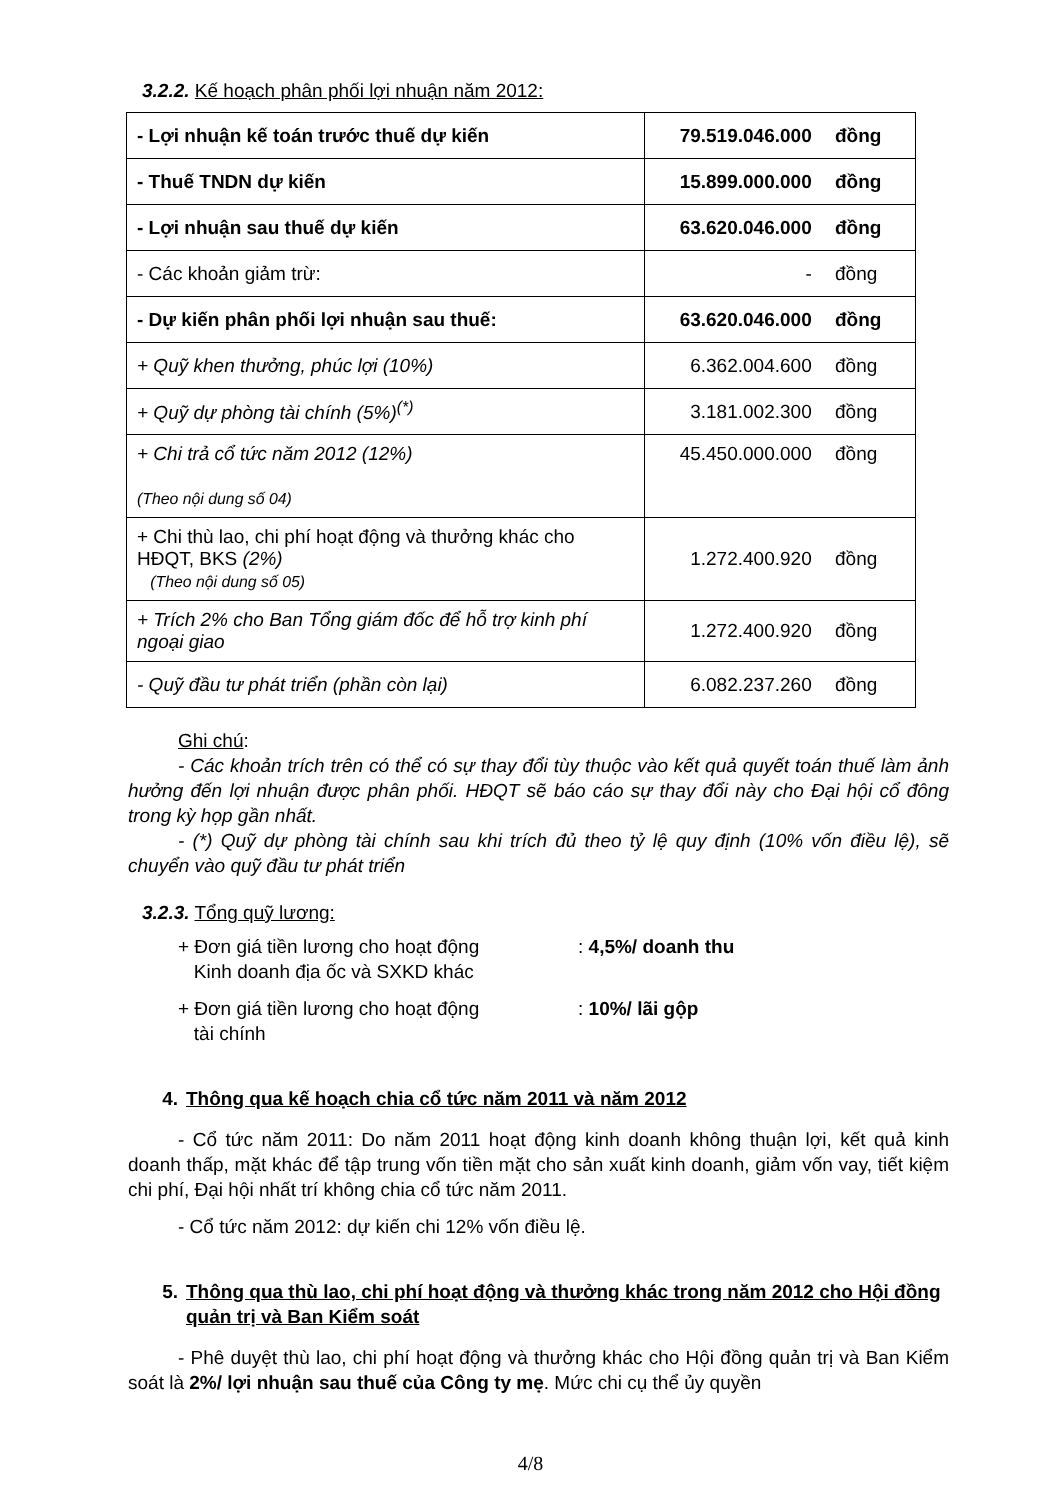3.2.2. Kế hoạch phân phối lợi nhuận năm 2012:
| - Lợi nhuận kế toán trước thuế dự kiến | 79.519.046.000 đồng |
| - Thuế TNDN dự kiến | 15.899.000.000 đồng |
| - Lợi nhuận sau thuế dự kiến | 63.620.046.000 đồng |
| - Các khoản giảm trừ: | - đồng |
| - Dự kiến phân phối lợi nhuận sau thuế: | 63.620.046.000 đồng |
| + Quỹ khen thưởng, phúc lợi (10%) | 6.362.004.600 đồng |
| + Quỹ dự phòng tài chính (5%)<sup>(*)</sup> | 3.181.002.300 đồng |
| + Chi trả cổ tức năm 2012 (12%) (Theo nội dung số 04) | 45.450.000.000 đồng |
| + Chi thù lao, chi phí hoạt động và thưởng khác cho HĐQT, BKS (2%) (Theo nội dung số 05) | 1.272.400.920 đồng |
| + Trích 2% cho Ban Tổng giám đốc để hỗ trợ kinh phí ngoại giao | 1.272.400.920 đồng |
| - Quỹ đầu tư phát triển (phần còn lại) | 6.082.237.260 đồng |
Ghi chú:
- Các khoản trích trên có thể có sự thay đổi tùy thuộc vào kết quả quyết toán thuế làm ảnh hưởng đến lợi nhuận được phân phối. HĐQT sẽ báo cáo sự thay đổi này cho Đại hội cổ đông trong kỳ họp gần nhất.
- (*) Quỹ dự phòng tài chính sau khi trích đủ theo tỷ lệ quy định (10% vốn điều lệ), sẽ chuyển vào quỹ đầu tư phát triển
3.2.3. Tổng quỹ lương:
+ Đơn giá tiền lương cho hoạt động
Kinh doanh địa ốc và SXKD khác
: 4,5%/ doanh thu
+ Đơn giá tiền lương cho hoạt động
tài chính
: 10%/ lãi gộp
4. Thông qua kế hoạch chia cổ tức năm 2011 và năm 2012
- Cổ tức năm 2011: Do năm 2011 hoạt động kinh doanh không thuận lợi, kết quả kinh doanh thấp, mặt khác để tập trung vốn tiền mặt cho sản xuất kinh doanh, giảm vốn vay, tiết kiệm chi phí, Đại hội nhất trí không chia cổ tức năm 2011.
- Cổ tức năm 2012: dự kiến chi 12% vốn điều lệ.
5. Thông qua thù lao, chi phí hoạt động và thưởng khác trong năm 2012 cho Hội đồng quản trị và Ban Kiểm soát
- Phê duyệt thù lao, chi phí hoạt động và thưởng khác cho Hội đồng quản trị và Ban Kiểm soát là 2%/ lợi nhuận sau thuế của Công ty mẹ. Mức chi cụ thể ủy quyền
4/8